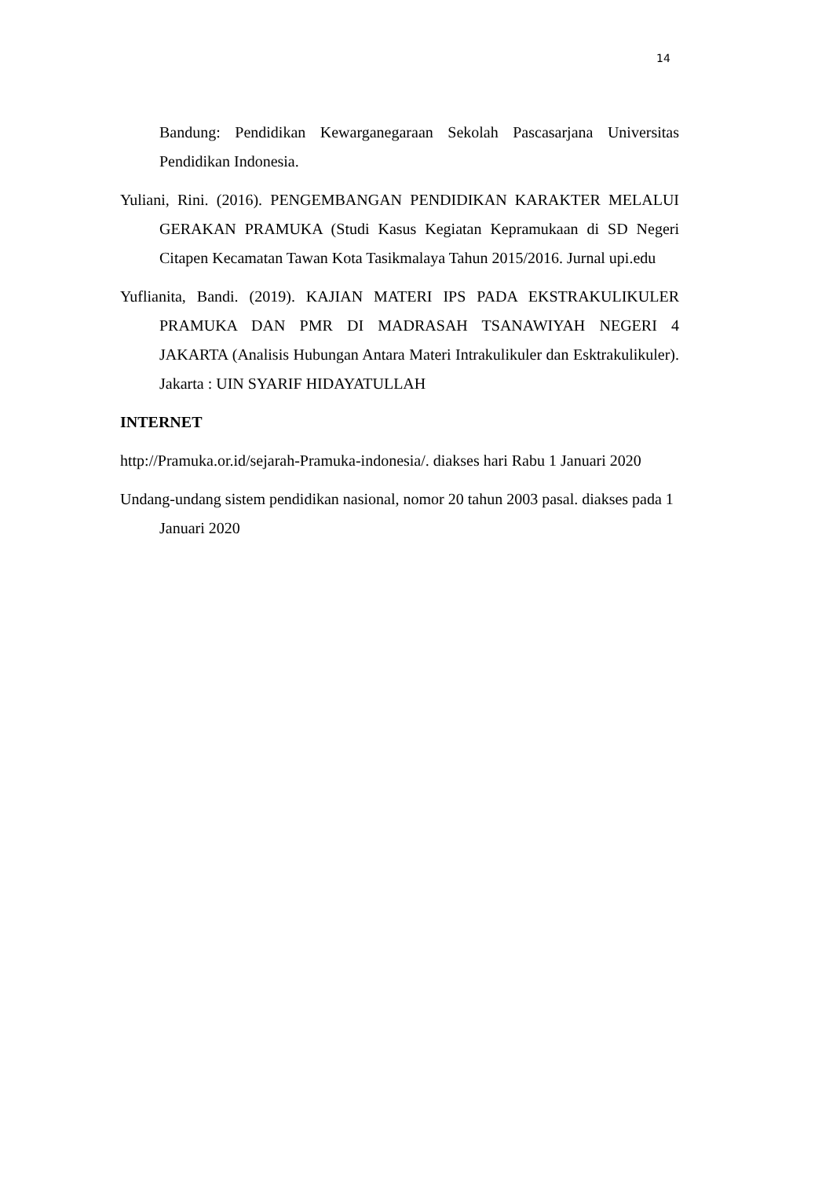14
Bandung: Pendidikan Kewarganegaraan Sekolah Pascasarjana Universitas Pendidikan Indonesia.
Yuliani, Rini. (2016). PENGEMBANGAN PENDIDIKAN KARAKTER MELALUI GERAKAN PRAMUKA (Studi Kasus Kegiatan Kepramukaan di SD Negeri Citapen Kecamatan Tawan Kota Tasikmalaya Tahun 2015/2016. Jurnal upi.edu
Yuflianita, Bandi. (2019). KAJIAN MATERI IPS PADA EKSTRAKULIKULER PRAMUKA DAN PMR DI MADRASAH TSANAWIYAH NEGERI 4 JAKARTA (Analisis Hubungan Antara Materi Intrakulikuler dan Esktrakulikuler). Jakarta : UIN SYARIF HIDAYATULLAH
INTERNET
http://Pramuka.or.id/sejarah-Pramuka-indonesia/. diakses hari Rabu 1 Januari 2020
Undang-undang sistem pendidikan nasional, nomor 20 tahun 2003 pasal. diakses pada 1 Januari 2020